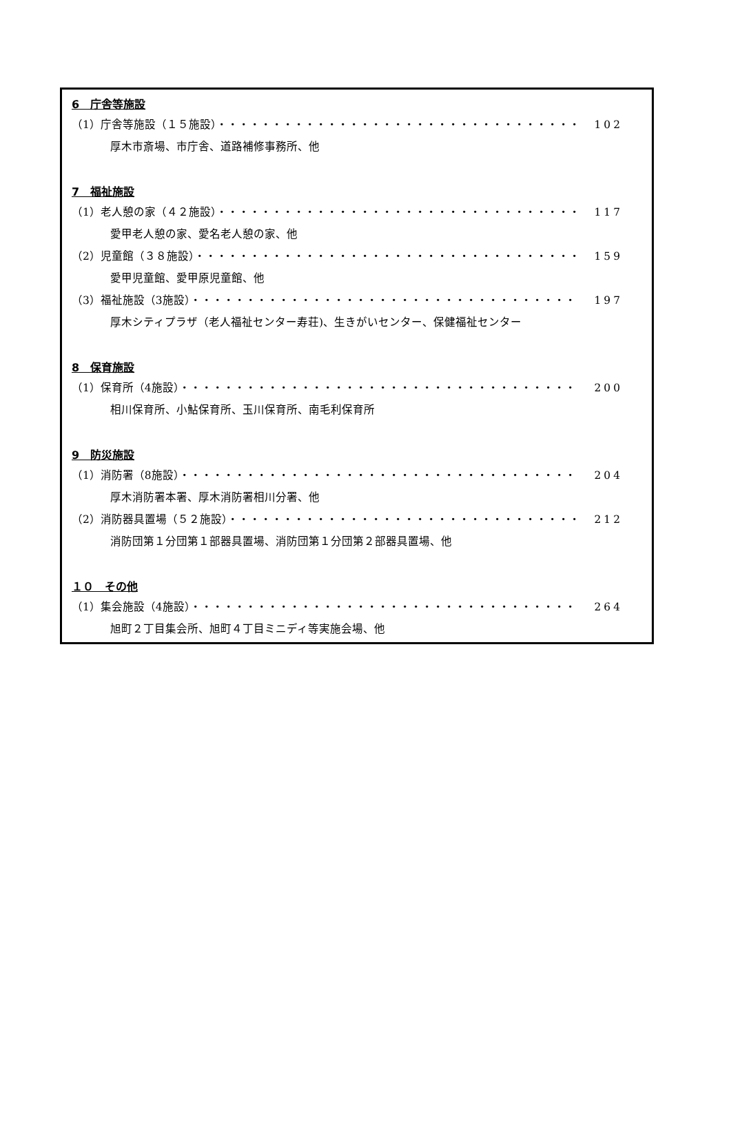6　庁舎等施設
（1）庁舎等施設（１５施設）・・・・・・・・・・・・・・・・・・・・・・・・・・・・・・・・・ 102
厚木市斎場、市庁舎、道路補修事務所、他
7　福祉施設
（1）老人憩の家（４２施設）・・・・・・・・・・・・・・・・・・・・・・・・・・・・・・・・・ 117
愛甲老人憩の家、愛名老人憩の家、他
（2）児童館（３８施設）・・・・・・・・・・・・・・・・・・・・・・・・・・・・・・・・・・・ 159
愛甲児童館、愛甲原児童館、他
（3）福祉施設（3施設）・・・・・・・・・・・・・・・・・・・・・・・・・・・・・・・・・・・ 197
厚木シティプラザ（老人福祉センター寿荘)、生きがいセンター、保健福祉センター
8　保育施設
（1）保育所（4施設）・・・・・・・・・・・・・・・・・・・・・・・・・・・・・・・・・・・・ 200
相川保育所、小鮎保育所、玉川保育所、南毛利保育所
9　防災施設
（1）消防署（8施設）・・・・・・・・・・・・・・・・・・・・・・・・・・・・・・・・・・・・ 204
厚木消防署本署、厚木消防署相川分署、他
（2）消防器具置場（５２施設）・・・・・・・・・・・・・・・・・・・・・・・・・・・・・・・・ 212
消防団第１分団第１部器具置場、消防団第１分団第２部器具置場、他
１０　その他
（1）集会施設（4施設）・・・・・・・・・・・・・・・・・・・・・・・・・・・・・・・・・・・ 264
旭町２丁目集会所、旭町４丁目ミニディ等実施会場、他